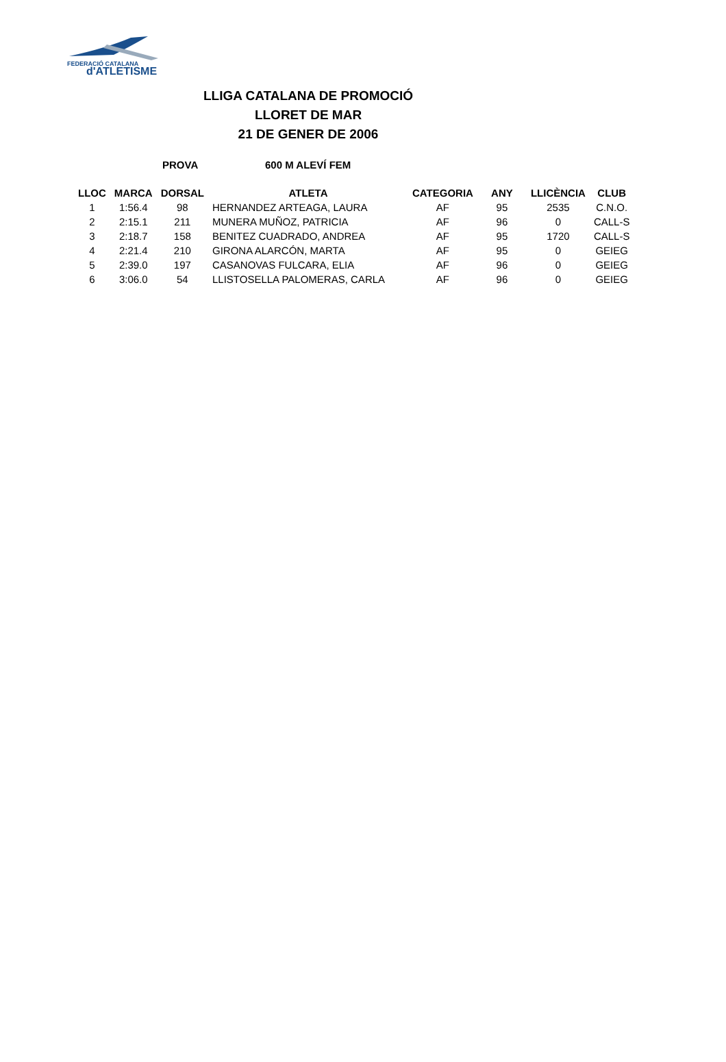FEDERACIÓ CATALANA
d'ATLETISME
LLIGA CATALANA DE PROMOCIÓ
LLORET DE MAR
21 DE GENER DE 2006
PROVA 600 M ALEVÍ FEM
| LLOC | MARCA | DORSAL | ATLETA | CATEGORIA | ANY | LLICÈNCIA | CLUB |
| --- | --- | --- | --- | --- | --- | --- | --- |
| 1 | 1:56.4 | 98 | HERNANDEZ ARTEAGA, LAURA | AF | 95 | 2535 | C.N.O. |
| 2 | 2:15.1 | 211 | MUNERA MUÑOZ, PATRICIA | AF | 96 | 0 | CALL-S |
| 3 | 2:18.7 | 158 | BENITEZ CUADRADO, ANDREA | AF | 95 | 1720 | CALL-S |
| 4 | 2:21.4 | 210 | GIRONA ALARCÓN, MARTA | AF | 95 | 0 | GEIEG |
| 5 | 2:39.0 | 197 | CASANOVAS FULCARA, ELIA | AF | 96 | 0 | GEIEG |
| 6 | 3:06.0 | 54 | LLISTOSELLA PALOMERAS, CARLA | AF | 96 | 0 | GEIEG |